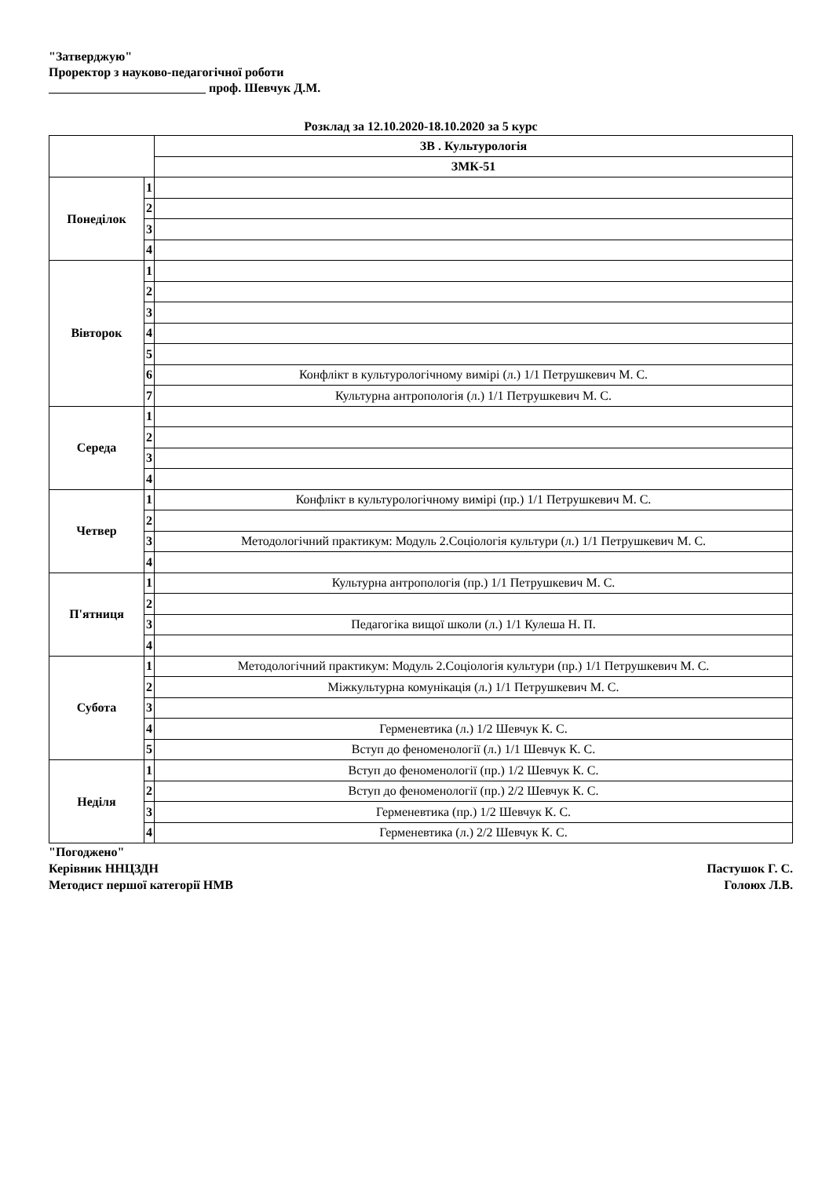"Затверджую"
Проректор з науково-педагогічної роботи
_________________________ проф. Шевчук Д.М.
Розклад за 12.10.2020-18.10.2020 за 5 курс
| | | ЗВ . Культурологія |
| | | ЗМК-51 |
| Понеділок | 1 | |
| | 2 | |
| | 3 | |
| | 4 | |
| Вівторок | 1 | |
| | 2 | |
| | 3 | |
| | 4 | |
| | 5 | |
| | 6 | Конфлікт в культурологічному вимірі (л.) 1/1 Петрушкевич М. С. |
| | 7 | Культурна антропологія (л.) 1/1 Петрушкевич М. С. |
| Середа | 1 | |
| | 2 | |
| | 3 | |
| | 4 | |
| Четвер | 1 | Конфлікт в культурологічному вимірі (пр.) 1/1 Петрушкевич М. С. |
| | 2 | |
| | 3 | Методологічний практикум: Модуль 2.Соціологія культури (л.) 1/1 Петрушкевич М. С. |
| | 4 | |
| П'ятниця | 1 | Культурна антропологія (пр.) 1/1 Петрушкевич М. С. |
| | 2 | |
| | 3 | Педагогіка вищої школи (л.) 1/1 Кулеша Н. П. |
| | 4 | |
| Субота | 1 | Методологічний практикум: Модуль 2.Соціологія культури (пр.) 1/1 Петрушкевич М. С. |
| | 2 | Міжкультурна комунікація (л.) 1/1 Петрушкевич М. С. |
| | 3 | |
| | 4 | Герменевтика (л.) 1/2 Шевчук К. С. |
| | 5 | Вступ до феноменології (л.) 1/1 Шевчук К. С. |
| Неділя | 1 | Вступ до феноменології (пр.) 1/2 Шевчук К. С. |
| | 2 | Вступ до феноменології (пр.) 2/2 Шевчук К. С. |
| | 3 | Герменевтика (пр.) 1/2 Шевчук К. С. |
| | 4 | Герменевтика (л.) 2/2 Шевчук К. С. |
"Погоджено"
Керівник ННЦЗДН Пастушок Г. С.
Методист першої категорії НМВ Голоюх Л.В.